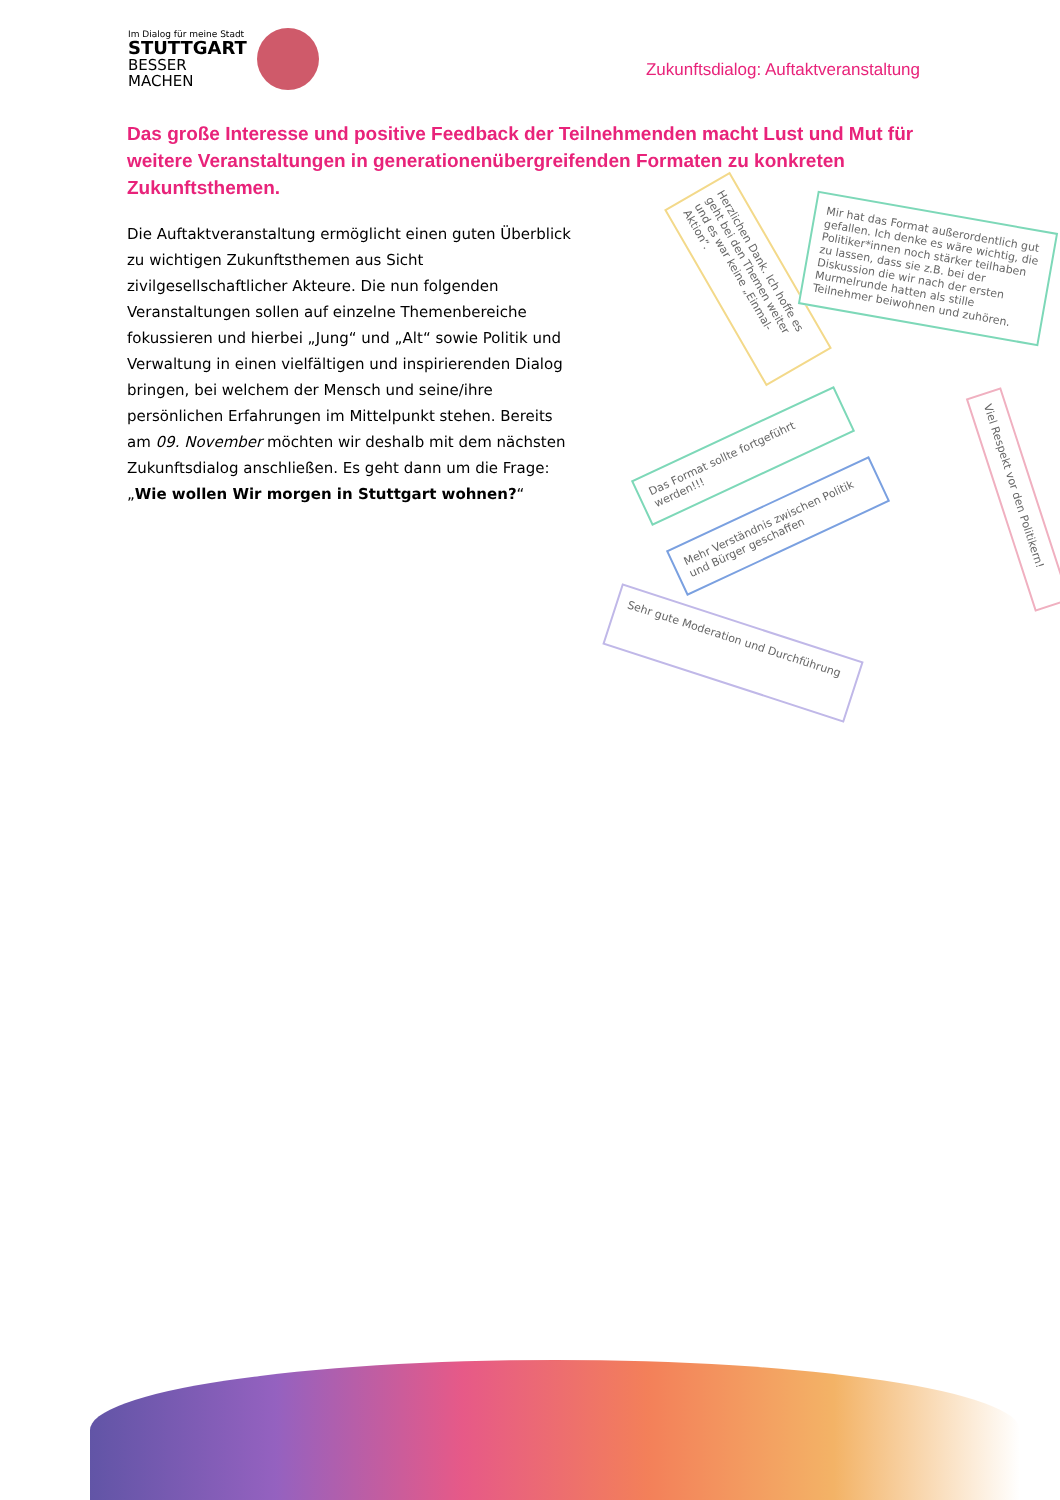Im Dialog für meine Stadt
STUTTGART
BESSER
MACHEN
Zukunftsdialog: Auftaktveranstaltung
Das große Interesse und positive Feedback der Teilnehmenden macht Lust und Mut für weitere Veranstaltungen in generationenübergreifenden Formaten zu konkreten Zukunftsthemen.
Die Auftaktveranstaltung ermöglicht einen guten Überblick zu wichtigen Zukunftsthemen aus Sicht zivilgesellschaftlicher Akteure. Die nun folgenden Veranstaltungen sollen auf einzelne Themenbereiche fokussieren und hierbei „Jung“ und „Alt“ sowie Politik und Verwaltung in einen vielfältigen und inspirierenden Dialog bringen, bei welchem der Mensch und seine/ihre persönlichen Erfahrungen im Mittelpunkt stehen. Bereits am 09. November möchten wir deshalb mit dem nächsten Zukunftsdialog anschließen. Es geht dann um die Frage: „Wie wollen Wir morgen in Stuttgart wohnen?“
Herzlichen Dank. Ich hoffe es geht bei den Themen weiter und es war keine „Einmal-Aktion“.
Mir hat das Format außerordentlich gut gefallen. Ich denke es wäre wichtig, die Politiker*innen noch stärker teilhaben zu lassen, dass sie z.B. bei der Diskussion die wir nach der ersten Murmelrunde hatten als stille Teilnehmer beiwohnen und zuhören.
Das Format sollte fortgeführt werden!!!
Mehr Verständnis zwischen Politik und Bürger geschaffen
Viel Respekt vor den Politikern!
Sehr gute Moderation und Durchführung